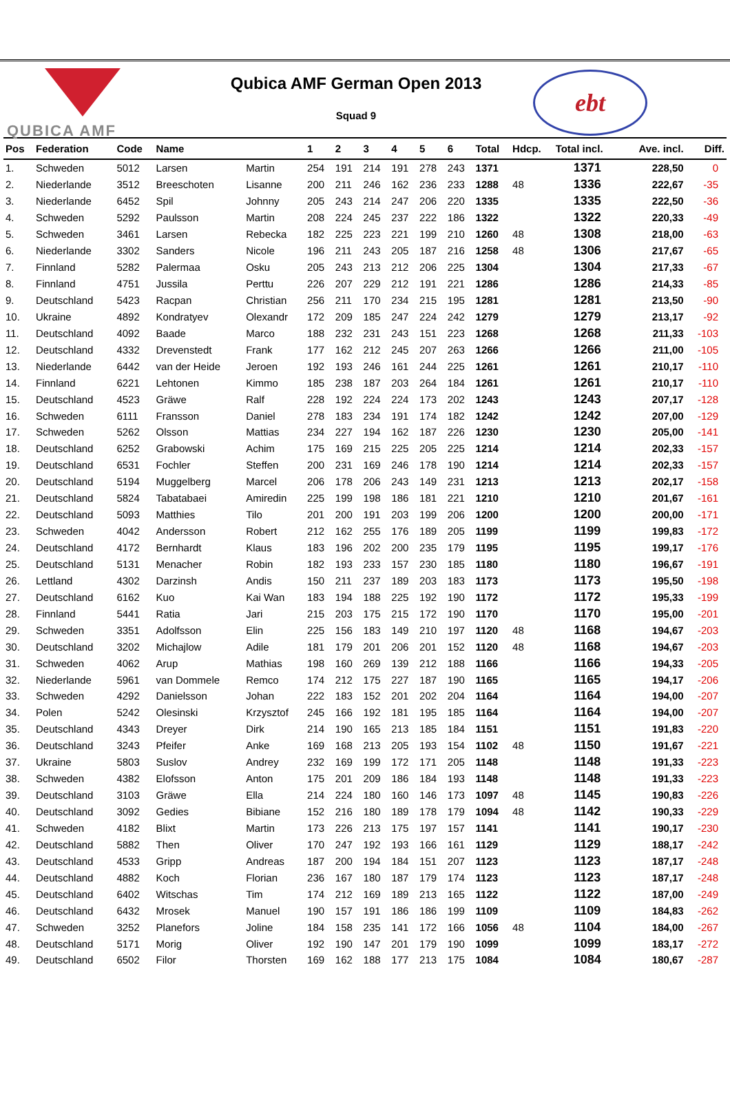QUBICA AMF
Qubica AMF German Open 2013
Squad 9
ebt
| Pos | Federation | Code | Name | | 1 | 2 | 3 | 4 | 5 | 6 | Total | Hdcp. | Total incl. | Ave. incl. | Diff. |
| --- | --- | --- | --- | --- | --- | --- | --- | --- | --- | --- | --- | --- | --- | --- | --- |
| 1. | Schweden | 5012 | Larsen | Martin | 254 | 191 | 214 | 191 | 278 | 243 | 1371 | | 1371 | 228,50 | 0 |
| 2. | Niederlande | 3512 | Breeschoten | Lisanne | 200 | 211 | 246 | 162 | 236 | 233 | 1288 | 48 | 1336 | 222,67 | -35 |
| 3. | Niederlande | 6452 | Spil | Johnny | 205 | 243 | 214 | 247 | 206 | 220 | 1335 | | 1335 | 222,50 | -36 |
| 4. | Schweden | 5292 | Paulsson | Martin | 208 | 224 | 245 | 237 | 222 | 186 | 1322 | | 1322 | 220,33 | -49 |
| 5. | Schweden | 3461 | Larsen | Rebecka | 182 | 225 | 223 | 221 | 199 | 210 | 1260 | 48 | 1308 | 218,00 | -63 |
| 6. | Niederlande | 3302 | Sanders | Nicole | 196 | 211 | 243 | 205 | 187 | 216 | 1258 | 48 | 1306 | 217,67 | -65 |
| 7. | Finnland | 5282 | Palermaa | Osku | 205 | 243 | 213 | 212 | 206 | 225 | 1304 | | 1304 | 217,33 | -67 |
| 8. | Finnland | 4751 | Jussila | Perttu | 226 | 207 | 229 | 212 | 191 | 221 | 1286 | | 1286 | 214,33 | -85 |
| 9. | Deutschland | 5423 | Racpan | Christian | 256 | 211 | 170 | 234 | 215 | 195 | 1281 | | 1281 | 213,50 | -90 |
| 10. | Ukraine | 4892 | Kondratyev | Olexandr | 172 | 209 | 185 | 247 | 224 | 242 | 1279 | | 1279 | 213,17 | -92 |
| 11. | Deutschland | 4092 | Baade | Marco | 188 | 232 | 231 | 243 | 151 | 223 | 1268 | | 1268 | 211,33 | -103 |
| 12. | Deutschland | 4332 | Drevenstedt | Frank | 177 | 162 | 212 | 245 | 207 | 263 | 1266 | | 1266 | 211,00 | -105 |
| 13. | Niederlande | 6442 | van der Heide | Jeroen | 192 | 193 | 246 | 161 | 244 | 225 | 1261 | | 1261 | 210,17 | -110 |
| 14. | Finnland | 6221 | Lehtonen | Kimmo | 185 | 238 | 187 | 203 | 264 | 184 | 1261 | | 1261 | 210,17 | -110 |
| 15. | Deutschland | 4523 | Gräwe | Ralf | 228 | 192 | 224 | 224 | 173 | 202 | 1243 | | 1243 | 207,17 | -128 |
| 16. | Schweden | 6111 | Fransson | Daniel | 278 | 183 | 234 | 191 | 174 | 182 | 1242 | | 1242 | 207,00 | -129 |
| 17. | Schweden | 5262 | Olsson | Mattias | 234 | 227 | 194 | 162 | 187 | 226 | 1230 | | 1230 | 205,00 | -141 |
| 18. | Deutschland | 6252 | Grabowski | Achim | 175 | 169 | 215 | 225 | 205 | 225 | 1214 | | 1214 | 202,33 | -157 |
| 19. | Deutschland | 6531 | Fochler | Steffen | 200 | 231 | 169 | 246 | 178 | 190 | 1214 | | 1214 | 202,33 | -157 |
| 20. | Deutschland | 5194 | Muggelberg | Marcel | 206 | 178 | 206 | 243 | 149 | 231 | 1213 | | 1213 | 202,17 | -158 |
| 21. | Deutschland | 5824 | Tabatabaei | Amiredin | 225 | 199 | 198 | 186 | 181 | 221 | 1210 | | 1210 | 201,67 | -161 |
| 22. | Deutschland | 5093 | Matthies | Tilo | 201 | 200 | 191 | 203 | 199 | 206 | 1200 | | 1200 | 200,00 | -171 |
| 23. | Schweden | 4042 | Andersson | Robert | 212 | 162 | 255 | 176 | 189 | 205 | 1199 | | 1199 | 199,83 | -172 |
| 24. | Deutschland | 4172 | Bernhardt | Klaus | 183 | 196 | 202 | 200 | 235 | 179 | 1195 | | 1195 | 199,17 | -176 |
| 25. | Deutschland | 5131 | Menacher | Robin | 182 | 193 | 233 | 157 | 230 | 185 | 1180 | | 1180 | 196,67 | -191 |
| 26. | Lettland | 4302 | Darzinsh | Andis | 150 | 211 | 237 | 189 | 203 | 183 | 1173 | | 1173 | 195,50 | -198 |
| 27. | Deutschland | 6162 | Kuo | Kai Wan | 183 | 194 | 188 | 225 | 192 | 190 | 1172 | | 1172 | 195,33 | -199 |
| 28. | Finnland | 5441 | Ratia | Jari | 215 | 203 | 175 | 215 | 172 | 190 | 1170 | | 1170 | 195,00 | -201 |
| 29. | Schweden | 3351 | Adolfsson | Elin | 225 | 156 | 183 | 149 | 210 | 197 | 1120 | 48 | 1168 | 194,67 | -203 |
| 30. | Deutschland | 3202 | Michajlow | Adile | 181 | 179 | 201 | 206 | 201 | 152 | 1120 | 48 | 1168 | 194,67 | -203 |
| 31. | Schweden | 4062 | Arup | Mathias | 198 | 160 | 269 | 139 | 212 | 188 | 1166 | | 1166 | 194,33 | -205 |
| 32. | Niederlande | 5961 | van Dommele | Remco | 174 | 212 | 175 | 227 | 187 | 190 | 1165 | | 1165 | 194,17 | -206 |
| 33. | Schweden | 4292 | Danielsson | Johan | 222 | 183 | 152 | 201 | 202 | 204 | 1164 | | 1164 | 194,00 | -207 |
| 34. | Polen | 5242 | Olesinski | Krzysztof | 245 | 166 | 192 | 181 | 195 | 185 | 1164 | | 1164 | 194,00 | -207 |
| 35. | Deutschland | 4343 | Dreyer | Dirk | 214 | 190 | 165 | 213 | 185 | 184 | 1151 | | 1151 | 191,83 | -220 |
| 36. | Deutschland | 3243 | Pfeifer | Anke | 169 | 168 | 213 | 205 | 193 | 154 | 1102 | 48 | 1150 | 191,67 | -221 |
| 37. | Ukraine | 5803 | Suslov | Andrey | 232 | 169 | 199 | 172 | 171 | 205 | 1148 | | 1148 | 191,33 | -223 |
| 38. | Schweden | 4382 | Elofsson | Anton | 175 | 201 | 209 | 186 | 184 | 193 | 1148 | | 1148 | 191,33 | -223 |
| 39. | Deutschland | 3103 | Gräwe | Ella | 214 | 224 | 180 | 160 | 146 | 173 | 1097 | 48 | 1145 | 190,83 | -226 |
| 40. | Deutschland | 3092 | Gedies | Bibiane | 152 | 216 | 180 | 189 | 178 | 179 | 1094 | 48 | 1142 | 190,33 | -229 |
| 41. | Schweden | 4182 | Blixt | Martin | 173 | 226 | 213 | 175 | 197 | 157 | 1141 | | 1141 | 190,17 | -230 |
| 42. | Deutschland | 5882 | Then | Oliver | 170 | 247 | 192 | 193 | 166 | 161 | 1129 | | 1129 | 188,17 | -242 |
| 43. | Deutschland | 4533 | Gripp | Andreas | 187 | 200 | 194 | 184 | 151 | 207 | 1123 | | 1123 | 187,17 | -248 |
| 44. | Deutschland | 4882 | Koch | Florian | 236 | 167 | 180 | 187 | 179 | 174 | 1123 | | 1123 | 187,17 | -248 |
| 45. | Deutschland | 6402 | Witschas | Tim | 174 | 212 | 169 | 189 | 213 | 165 | 1122 | | 1122 | 187,00 | -249 |
| 46. | Deutschland | 6432 | Mrosek | Manuel | 190 | 157 | 191 | 186 | 186 | 199 | 1109 | | 1109 | 184,83 | -262 |
| 47. | Schweden | 3252 | Planefors | Joline | 184 | 158 | 235 | 141 | 172 | 166 | 1056 | 48 | 1104 | 184,00 | -267 |
| 48. | Deutschland | 5171 | Morig | Oliver | 192 | 190 | 147 | 201 | 179 | 190 | 1099 | | 1099 | 183,17 | -272 |
| 49. | Deutschland | 6502 | Filor | Thorsten | 169 | 162 | 188 | 177 | 213 | 175 | 1084 | | 1084 | 180,67 | -287 |